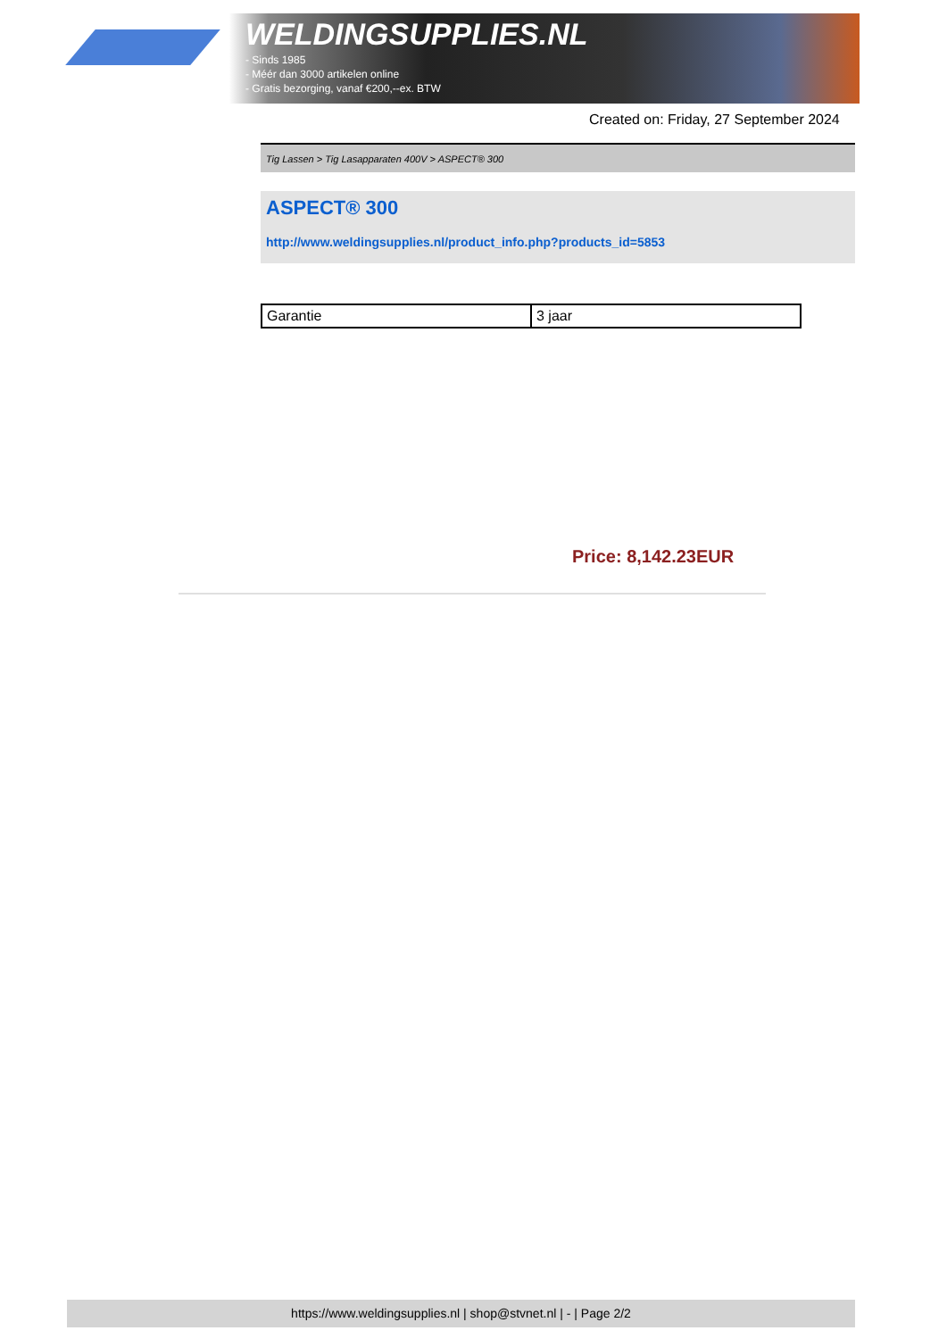WELDINGSUPPLIES.NL
- Sinds 1985
- Méér dan 3000 artikelen online
- Gratis bezorging, vanaf €200,--ex. BTW
Created on: Friday, 27 September 2024
Tig Lassen > Tig Lasapparaten 400V > ASPECT® 300
ASPECT® 300
http://www.weldingsupplies.nl/product_info.php?products_id=5853
| Garantie | 3 jaar |
Price: 8,142.23EUR
https://www.weldingsupplies.nl | shop@stvnet.nl | - | Page 2/2